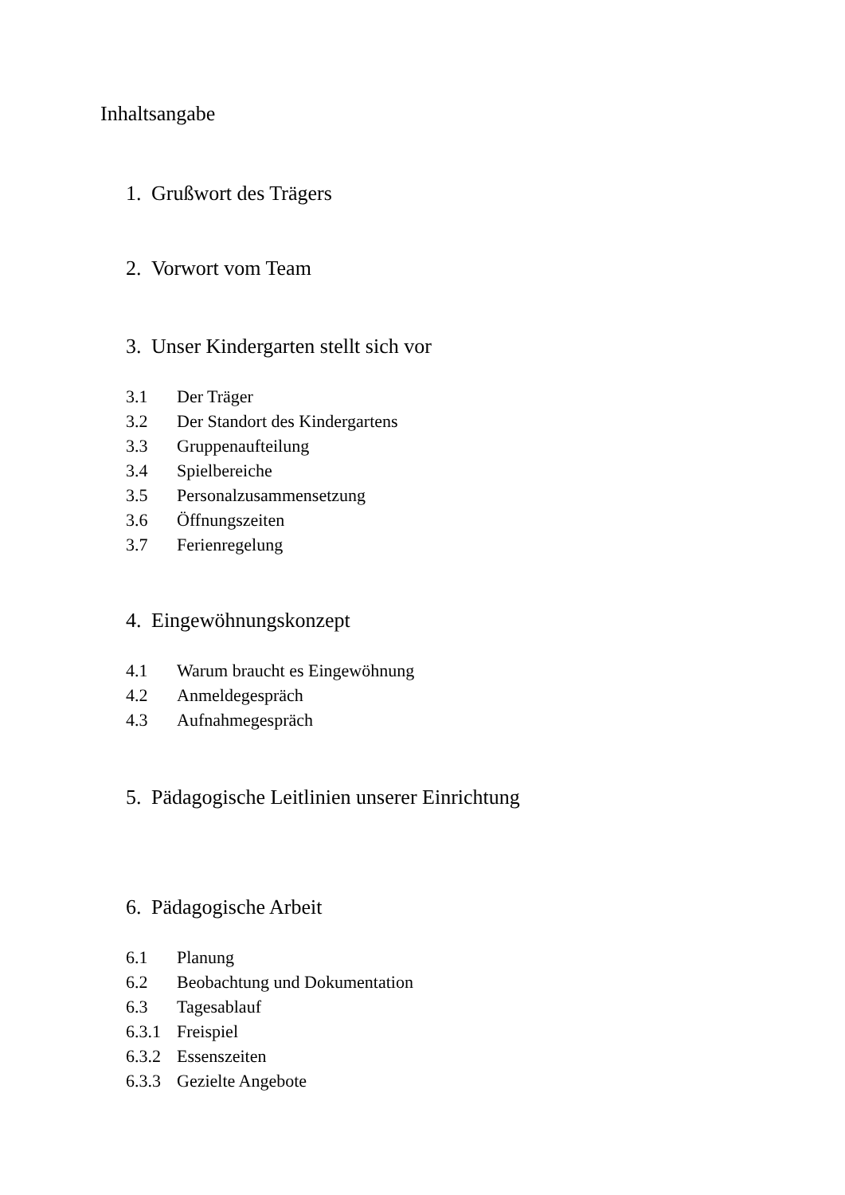Inhaltsangabe
1. Grußwort des Trägers
2. Vorwort vom Team
3. Unser Kindergarten stellt sich vor
3.1 Der Träger
3.2 Der Standort des Kindergartens
3.3 Gruppenaufteilung
3.4 Spielbereiche
3.5 Personalzusammensetzung
3.6 Öffnungszeiten
3.7 Ferienregelung
4. Eingewöhnungskonzept
4.1 Warum braucht es Eingewöhnung
4.2 Anmeldegespräch
4.3 Aufnahmegespräch
5. Pädagogische Leitlinien unserer Einrichtung
6. Pädagogische Arbeit
6.1 Planung
6.2 Beobachtung und Dokumentation
6.3 Tagesablauf
6.3.1 Freispiel
6.3.2 Essenszeiten
6.3.3 Gezielte Angebote